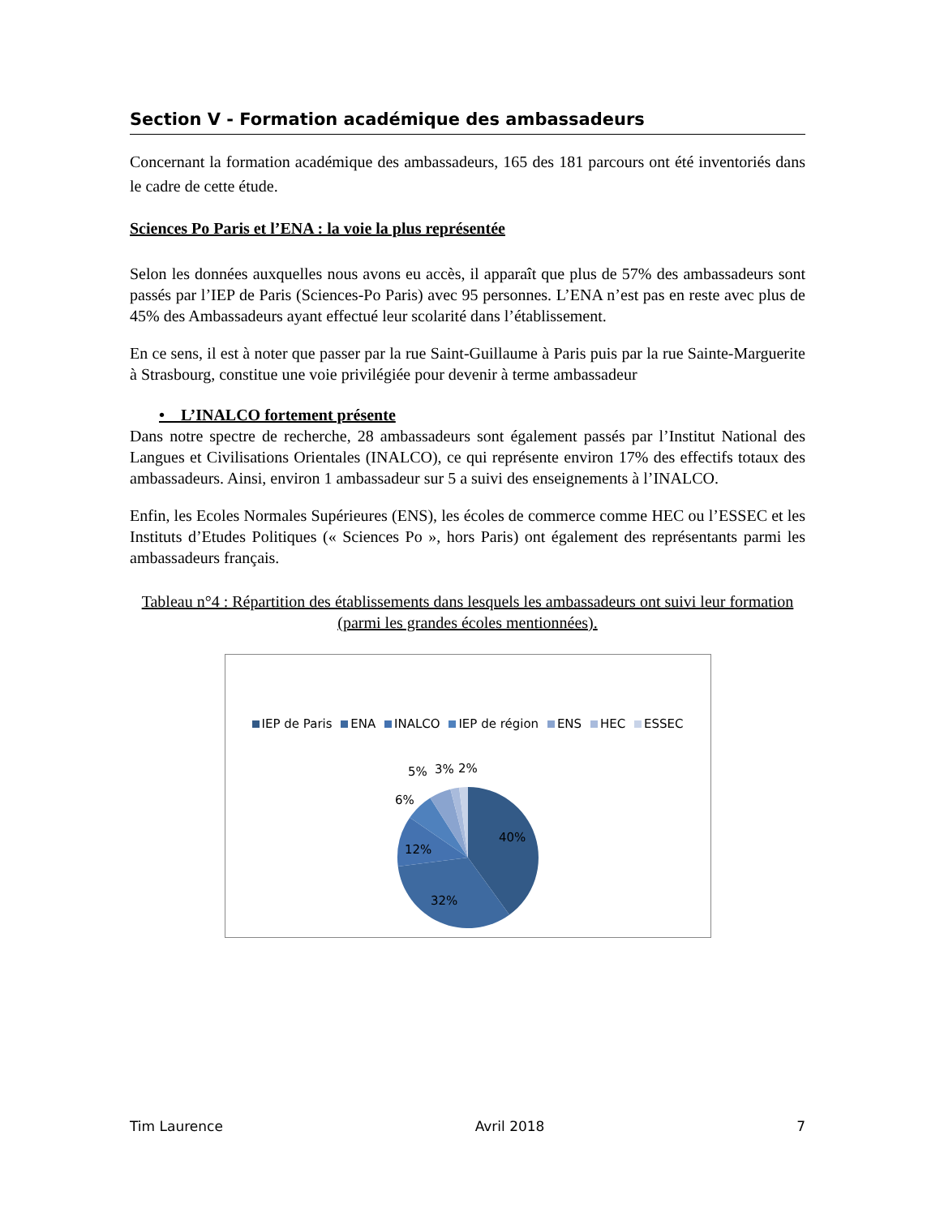Section V - Formation académique des ambassadeurs
Concernant la formation académique des ambassadeurs, 165 des 181 parcours ont été inventoriés dans le cadre de cette étude.
Sciences Po Paris et l’ENA : la voie la plus représentée
Selon les données auxquelles nous avons eu accès, il apparaît que plus de 57% des ambassadeurs sont passés par l’IEP de Paris (Sciences-Po Paris) avec 95 personnes. L’ENA n’est pas en reste avec plus de 45% des Ambassadeurs ayant effectué leur scolarité dans l’établissement.
En ce sens, il est à noter que passer par la rue Saint-Guillaume à Paris puis par la rue Sainte-Marguerite à Strasbourg, constitue une voie privilégiée pour devenir à terme ambassadeur
• L’INALCO fortement présente
Dans notre spectre de recherche, 28 ambassadeurs sont également passés par l’Institut National des Langues et Civilisations Orientales (INALCO), ce qui représente environ 17% des effectifs totaux des ambassadeurs. Ainsi, environ 1 ambassadeur sur 5 a suivi des enseignements à l’INALCO.
Enfin, les Ecoles Normales Supérieures (ENS), les écoles de commerce comme HEC ou l’ESSEC et les Instituts d’Etudes Politiques (« Sciences Po », hors Paris) ont également des représentants parmi les ambassadeurs français.
Tableau n°4 : Répartition des établissements dans lesquels les ambassadeurs ont suivi leur formation (parmi les grandes écoles mentionnées).
IEP de Paris ENA INALCO IEP de région ENS HEC ESSEC
40%
32%
12%
6%
5%
3%
2%
Tim Laurence Avril 2018 7